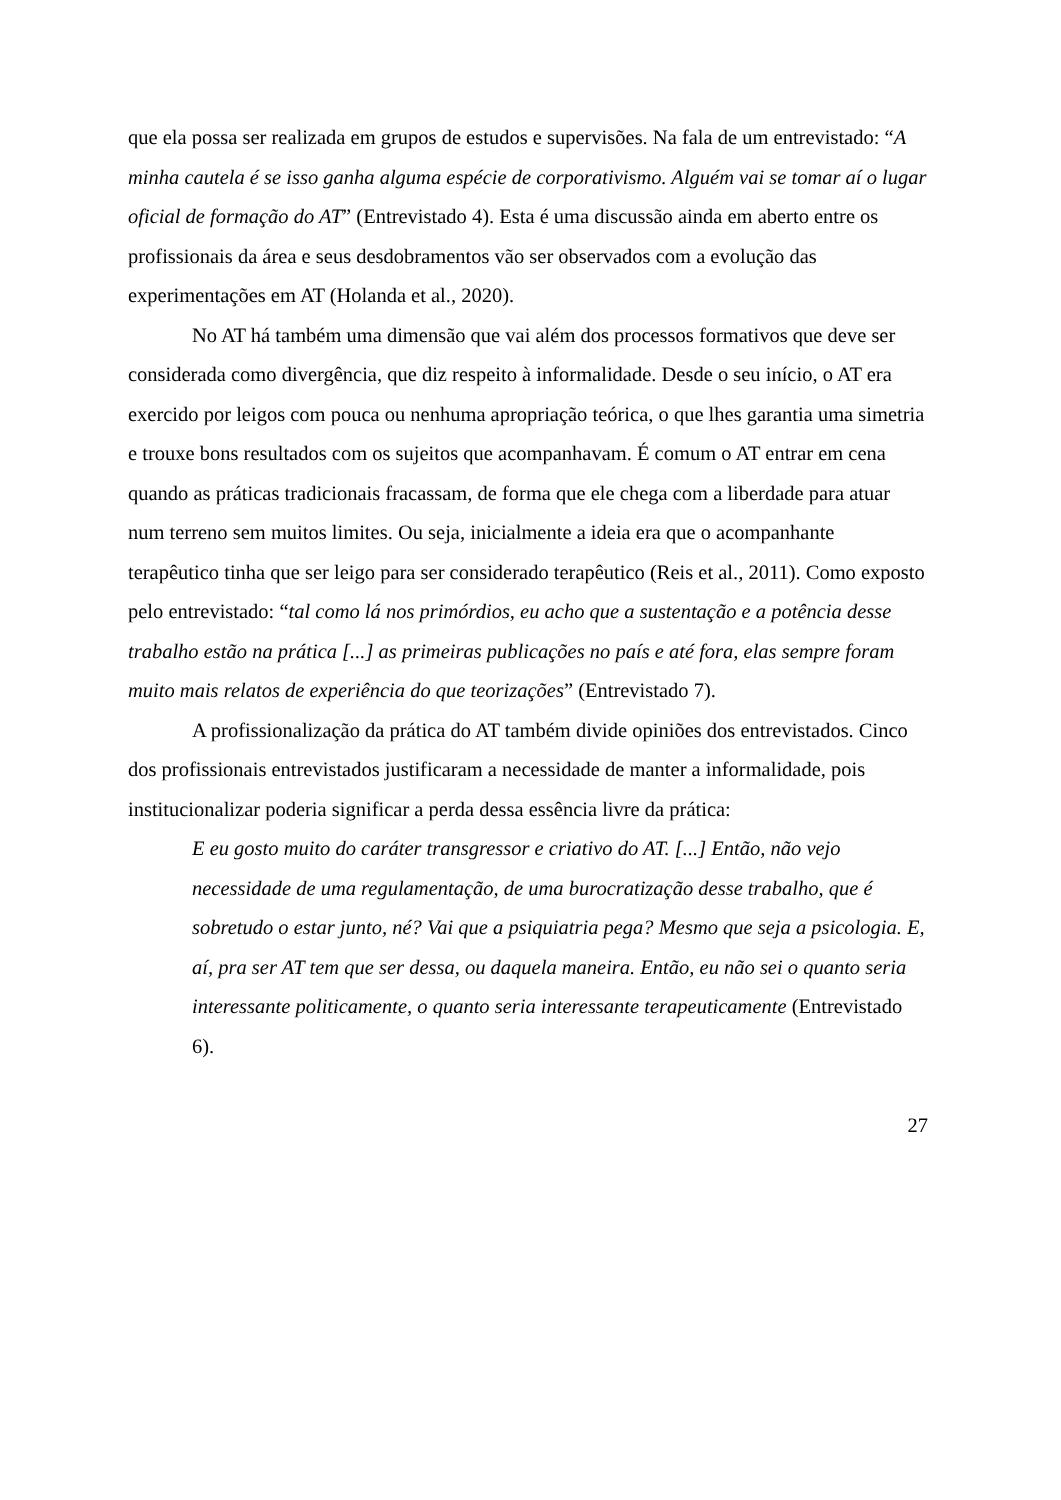que ela possa ser realizada em grupos de estudos e supervisões. Na fala de um entrevistado: “A minha cautela é se isso ganha alguma espécie de corporativismo. Alguém vai se tomar aí o lugar oficial de formação do AT” (Entrevistado 4). Esta é uma discussão ainda em aberto entre os profissionais da área e seus desdobramentos vão ser observados com a evolução das experimentações em AT (Holanda et al., 2020).
No AT há também uma dimensão que vai além dos processos formativos que deve ser considerada como divergência, que diz respeito à informalidade. Desde o seu início, o AT era exercido por leigos com pouca ou nenhuma apropriação teórica, o que lhes garantia uma simetria e trouxe bons resultados com os sujeitos que acompanhavam. É comum o AT entrar em cena quando as práticas tradicionais fracassam, de forma que ele chega com a liberdade para atuar num terreno sem muitos limites. Ou seja, inicialmente a ideia era que o acompanhante terapêutico tinha que ser leigo para ser considerado terapêutico (Reis et al., 2011). Como exposto pelo entrevistado: “tal como lá nos primórdios, eu acho que a sustentação e a potência desse trabalho estão na prática [...] as primeiras publicações no país e até fora, elas sempre foram muito mais relatos de experiência do que teorizações” (Entrevistado 7).
A profissionalização da prática do AT também divide opiniões dos entrevistados. Cinco dos profissionais entrevistados justificaram a necessidade de manter a informalidade, pois institucionalizar poderia significar a perda dessa essência livre da prática:
E eu gosto muito do caráter transgressor e criativo do AT. [...] Então, não vejo necessidade de uma regulamentação, de uma burocratização desse trabalho, que é sobretudo o estar junto, né? Vai que a psiquiatria pega? Mesmo que seja a psicologia. E, aí, pra ser AT tem que ser dessa, ou daquela maneira. Então, eu não sei o quanto seria interessante politicamente, o quanto seria interessante terapeuticamente (Entrevistado 6).
27